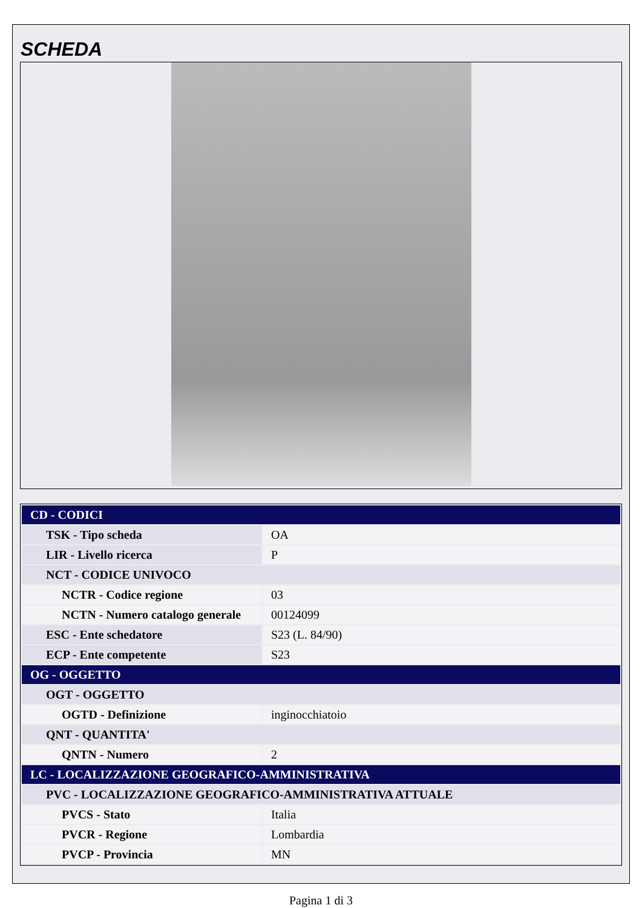SCHEDA
| CD - CODICI | |
| TSK - Tipo scheda | OA |
| LIR - Livello ricerca | P |
| NCT - CODICE UNIVOCO | |
| NCTR - Codice regione | 03 |
| NCTN - Numero catalogo generale | 00124099 |
| ESC - Ente schedatore | S23 (L. 84/90) |
| ECP - Ente competente | S23 |
| OG - OGGETTO | |
| OGT - OGGETTO | |
| OGTD - Definizione | inginocchiatoio |
| QNT - QUANTITA' | |
| QNTN - Numero | 2 |
| LC - LOCALIZZAZIONE GEOGRAFICO-AMMINISTRATIVA | |
| PVC - LOCALIZZAZIONE GEOGRAFICO-AMMINISTRATIVA ATTUALE | |
| PVCS - Stato | Italia |
| PVCR - Regione | Lombardia |
| PVCP - Provincia | MN |
Pagina 1 di 3